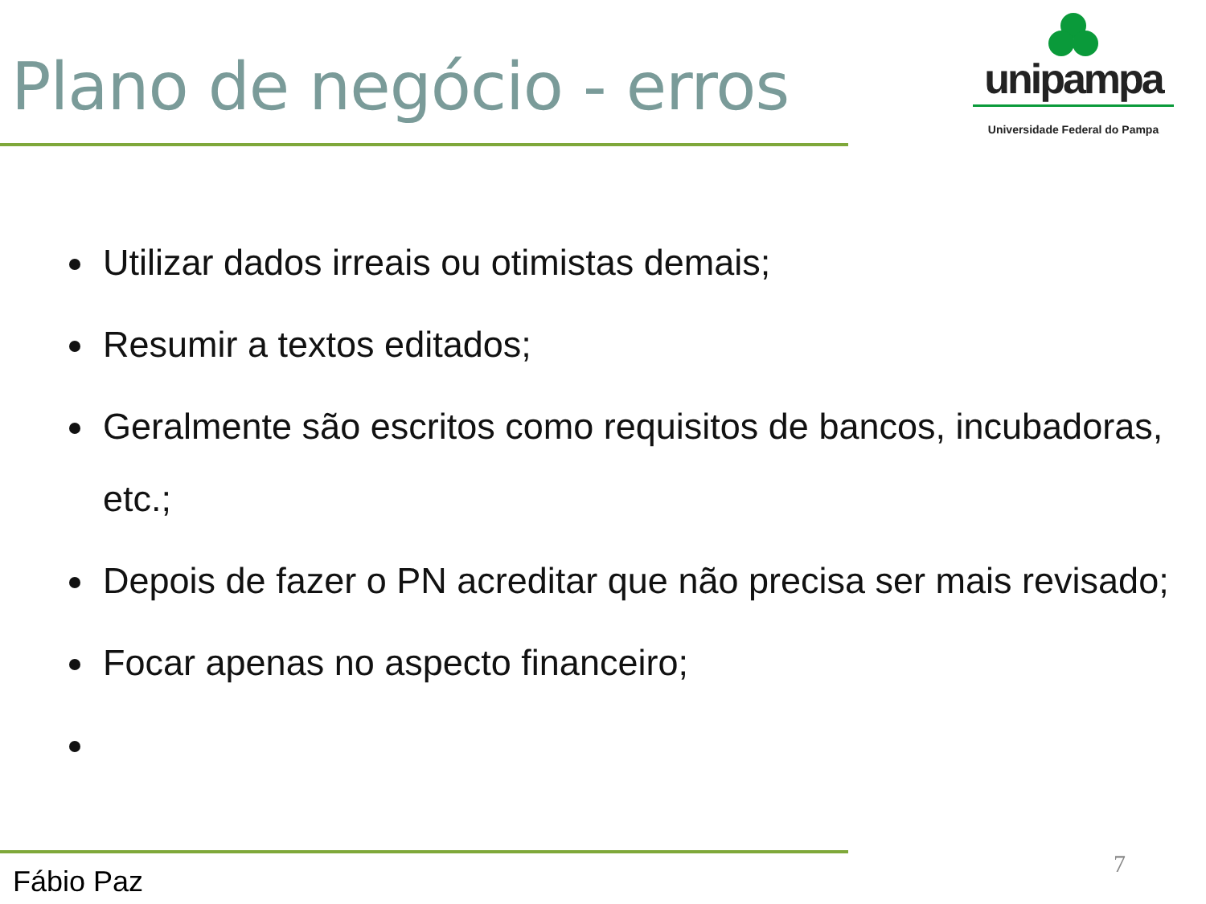Plano de negócio - erros
unipampa
Universidade Federal do Pampa
Utilizar dados irreais ou otimistas demais;
Resumir a textos editados;
Geralmente são escritos como requisitos de bancos, incubadoras, etc.;
Depois de fazer o PN acreditar que não precisa ser mais revisado;
Focar apenas no aspecto financeiro;
Fábio Paz
7